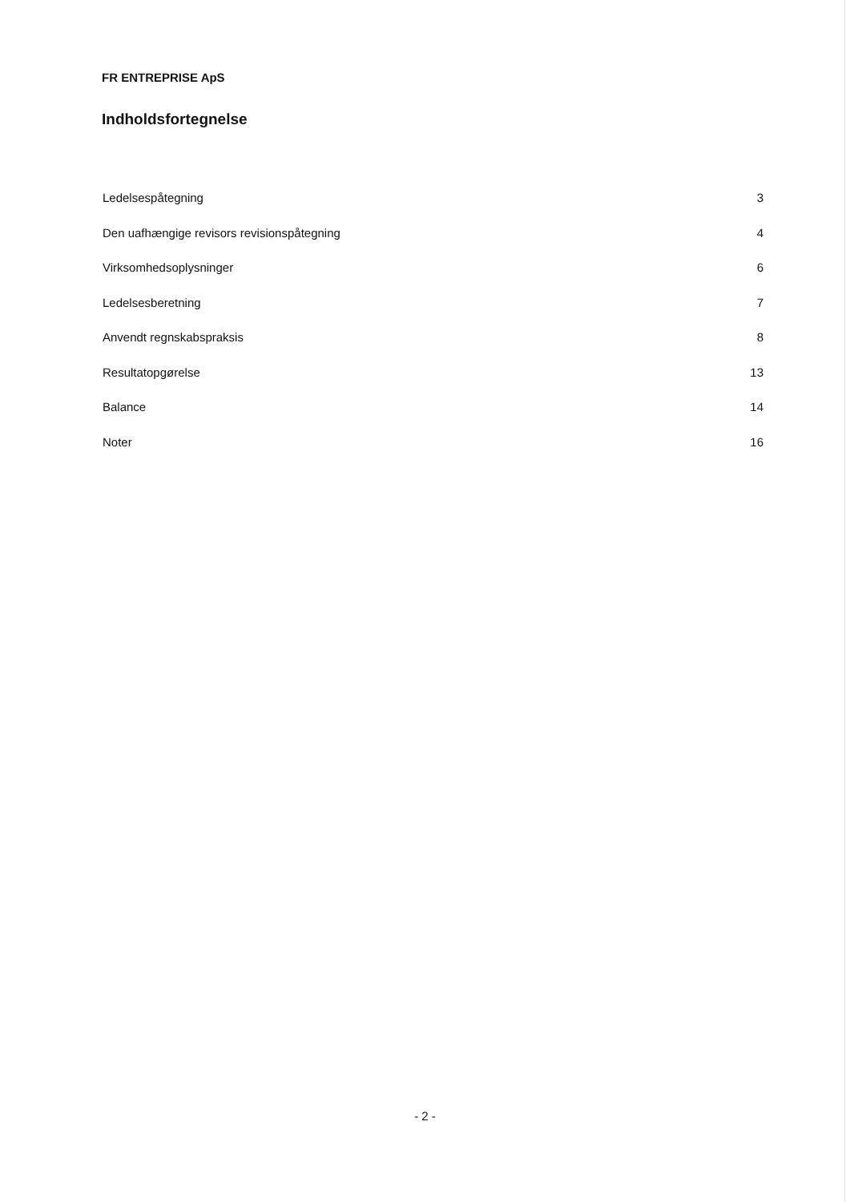FR ENTREPRISE ApS
Indholdsfortegnelse
Ledelsespåtegning 3
Den uafhængige revisors revisionspåtegning 4
Virksomhedsoplysninger 6
Ledelsesberetning 7
Anvendt regnskabspraksis 8
Resultatopgørelse 13
Balance 14
Noter 16
- 2 -